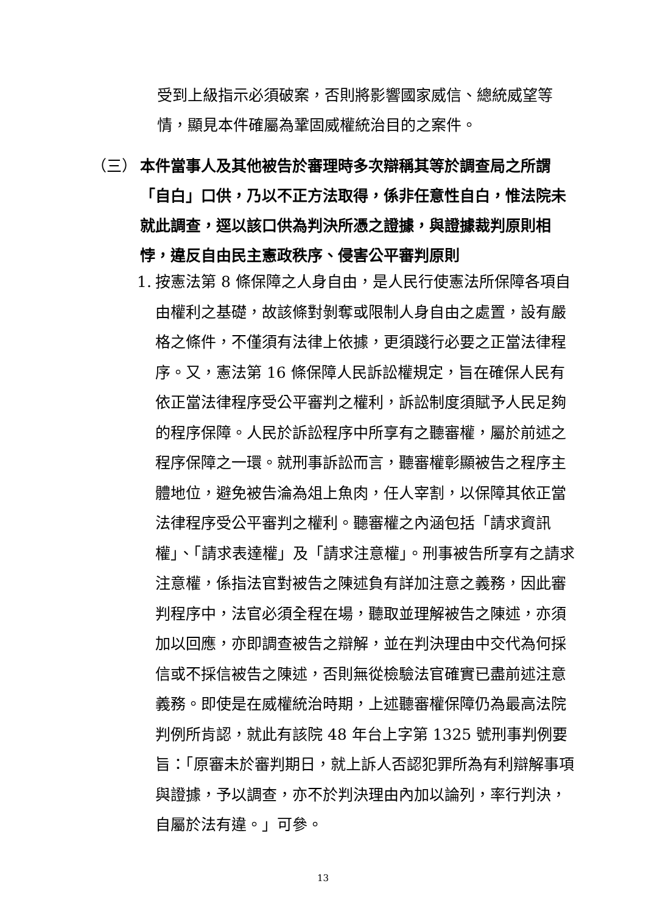受到上級指示必須破案，否則將影響國家威信、總統威望等情，顯見本件確屬為鞏固威權統治目的之案件。
（三） 本件當事人及其他被告於審理時多次辯稱其等於調查局之所謂「自白」口供，乃以不正方法取得，係非任意性自白，惟法院未就此調查，逕以該口供為判決所憑之證據，與證據裁判原則相悖，違反自由民主憲政秩序、侵害公平審判原則
1. 按憲法第 8 條保障之人身自由，是人民行使憲法所保障各項自由權利之基礎，故該條對剝奪或限制人身自由之處置，設有嚴格之條件，不僅須有法律上依據，更須踐行必要之正當法律程序。又，憲法第 16 條保障人民訴訟權規定，旨在確保人民有依正當法律程序受公平審判之權利，訴訟制度須賦予人民足夠的程序保障。人民於訴訟程序中所享有之聽審權，屬於前述之程序保障之一環。就刑事訴訟而言，聽審權彰顯被告之程序主體地位，避免被告淪為俎上魚肉，任人宰割，以保障其依正當法律程序受公平審判之權利。聽審權之內涵包括「請求資訊權」、「請求表達權」及「請求注意權」。刑事被告所享有之請求注意權，係指法官對被告之陳述負有詳加注意之義務，因此審判程序中，法官必須全程在場，聽取並理解被告之陳述，亦須加以回應，亦即調查被告之辯解，並在判決理由中交代為何採信或不採信被告之陳述，否則無從檢驗法官確實已盡前述注意義務。即使是在威權統治時期，上述聽審權保障仍為最高法院判例所肯認，就此有該院 48 年台上字第 1325 號刑事判例要旨：「原審未於審判期日，就上訴人否認犯罪所為有利辯解事項與證據，予以調查，亦不於判決理由內加以論列，率行判決，自屬於法有違。」可參。
13